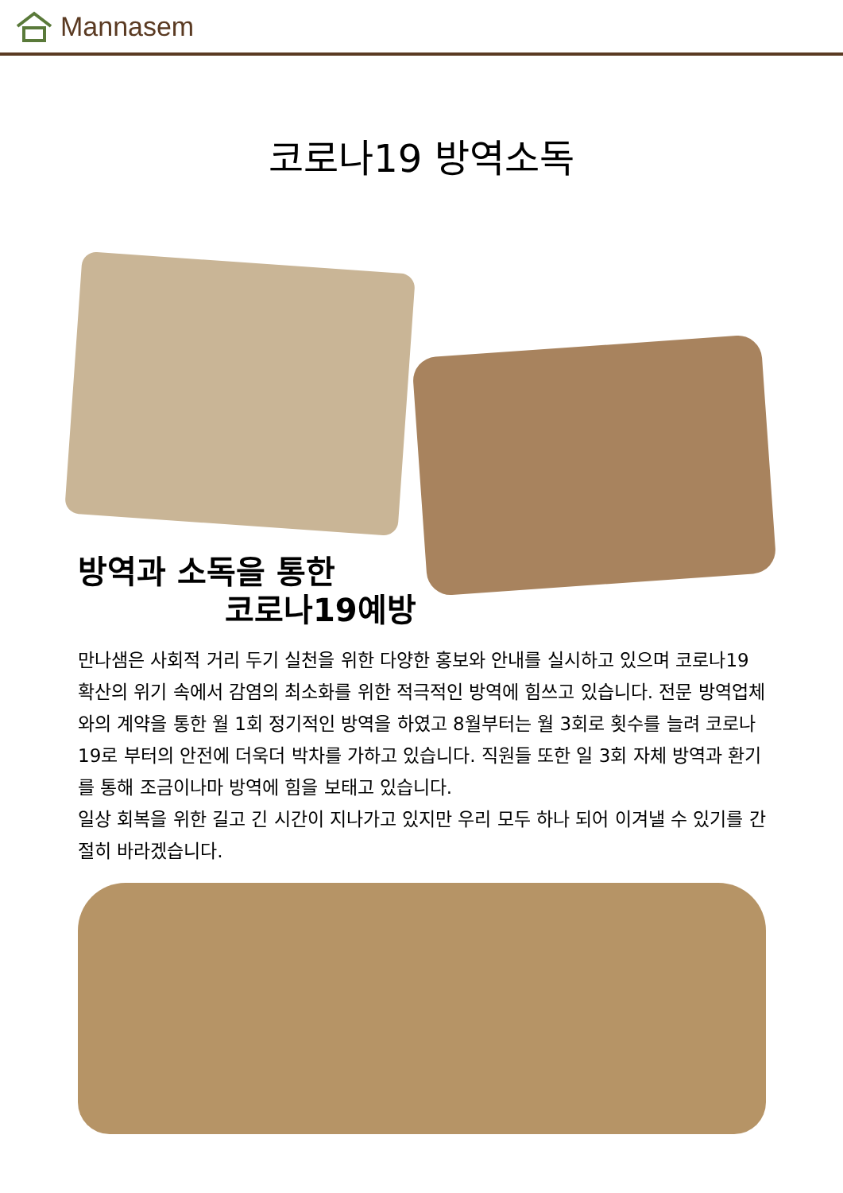Mannasem
코로나19 방역소독
방역과 소독을 통한
코로나19예방
만나샘은 사회적 거리 두기 실천을 위한 다양한 홍보와 안내를 실시하고 있으며 코로나19 확산의 위기 속에서 감염의 최소화를 위한 적극적인 방역에 힘쓰고 있습니다. 전문 방역업체와의 계약을 통한 월 1회 정기적인 방역을 하였고 8월부터는 월 3회로 횟수를 늘려 코로나19로 부터의 안전에 더욱더 박차를 가하고 있습니다. 직원들 또한 일 3회 자체 방역과 환기를 통해 조금이나마 방역에 힘을 보태고 있습니다.
일상 회복을 위한 길고 긴 시간이 지나가고 있지만 우리 모두 하나 되어 이겨낼 수 있기를 간절히 바라겠습니다.